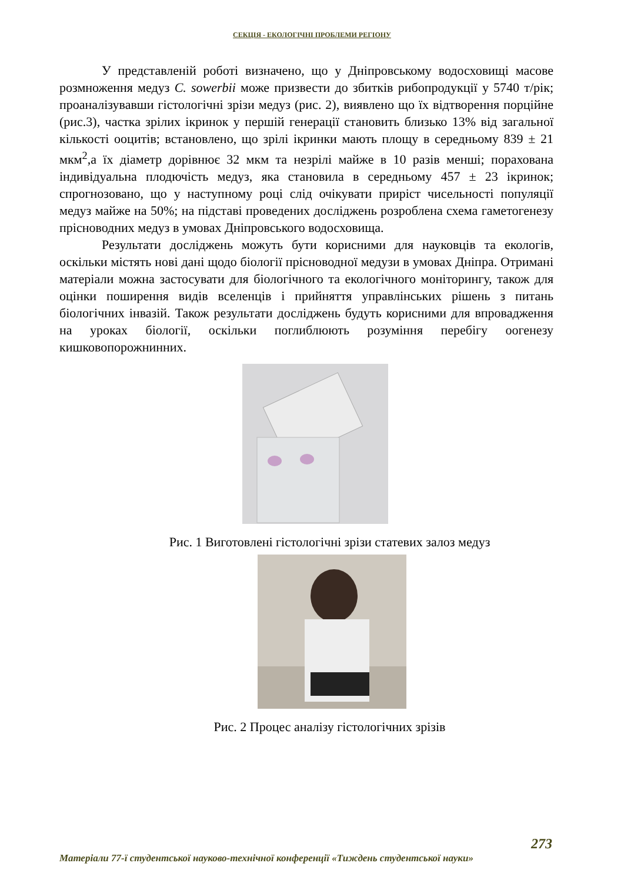СЕКЦІЯ - ЕКОЛОГІЧНІ ПРОБЛЕМИ РЕГІОНУ
У представленій роботі визначено, що у Дніпровському водосховищі масове розмноження медуз C. sowerbii може призвести до збитків рибопродукції у 5740 т/рік; проаналізувавши гістологічні зрізи медуз (рис. 2), виявлено що їх відтворення порційне (рис.3), частка зрілих ікринок у першій генерації становить близько 13% від загальної кількості ооцитів; встановлено, що зрілі ікринки мають площу в середньому 839 ± 21 мкм<sup>2</sup>,а їх діаметр дорівнює 32 мкм та незрілі майже в 10 разів менші; порахована індивідуальна плодючість медуз, яка становила в середньому 457 ± 23 ікринок; спрогнозовано, що у наступному році слід очікувати приріст чисельності популяції медуз майже на 50%; на підставі проведених досліджень розроблена схема гаметогенезу прісноводних медуз в умовах Дніпровського водосховища.
Результати досліджень можуть бути корисними для науковців та екологів, оскільки містять нові дані щодо біології прісноводної медузи в умовах Дніпра. Отримані матеріали можна застосувати для біологічного та екологічного моніторингу, також для оцінки поширення видів вселенців і прийняття управлінських рішень з питань біологічних інвазій. Також результати досліджень будуть корисними для впровадження на уроках біології, оскільки поглиблюють розуміння перебігу оогенезу кишковопорожнинних.
Рис. 1 Виготовлені гістологічні зрізи статевих залоз медуз
Рис. 2 Процес аналізу гістологічних зрізів
273
Матеріали 77-ї студентської науково-технічної конференції «Тиждень студентської науки»